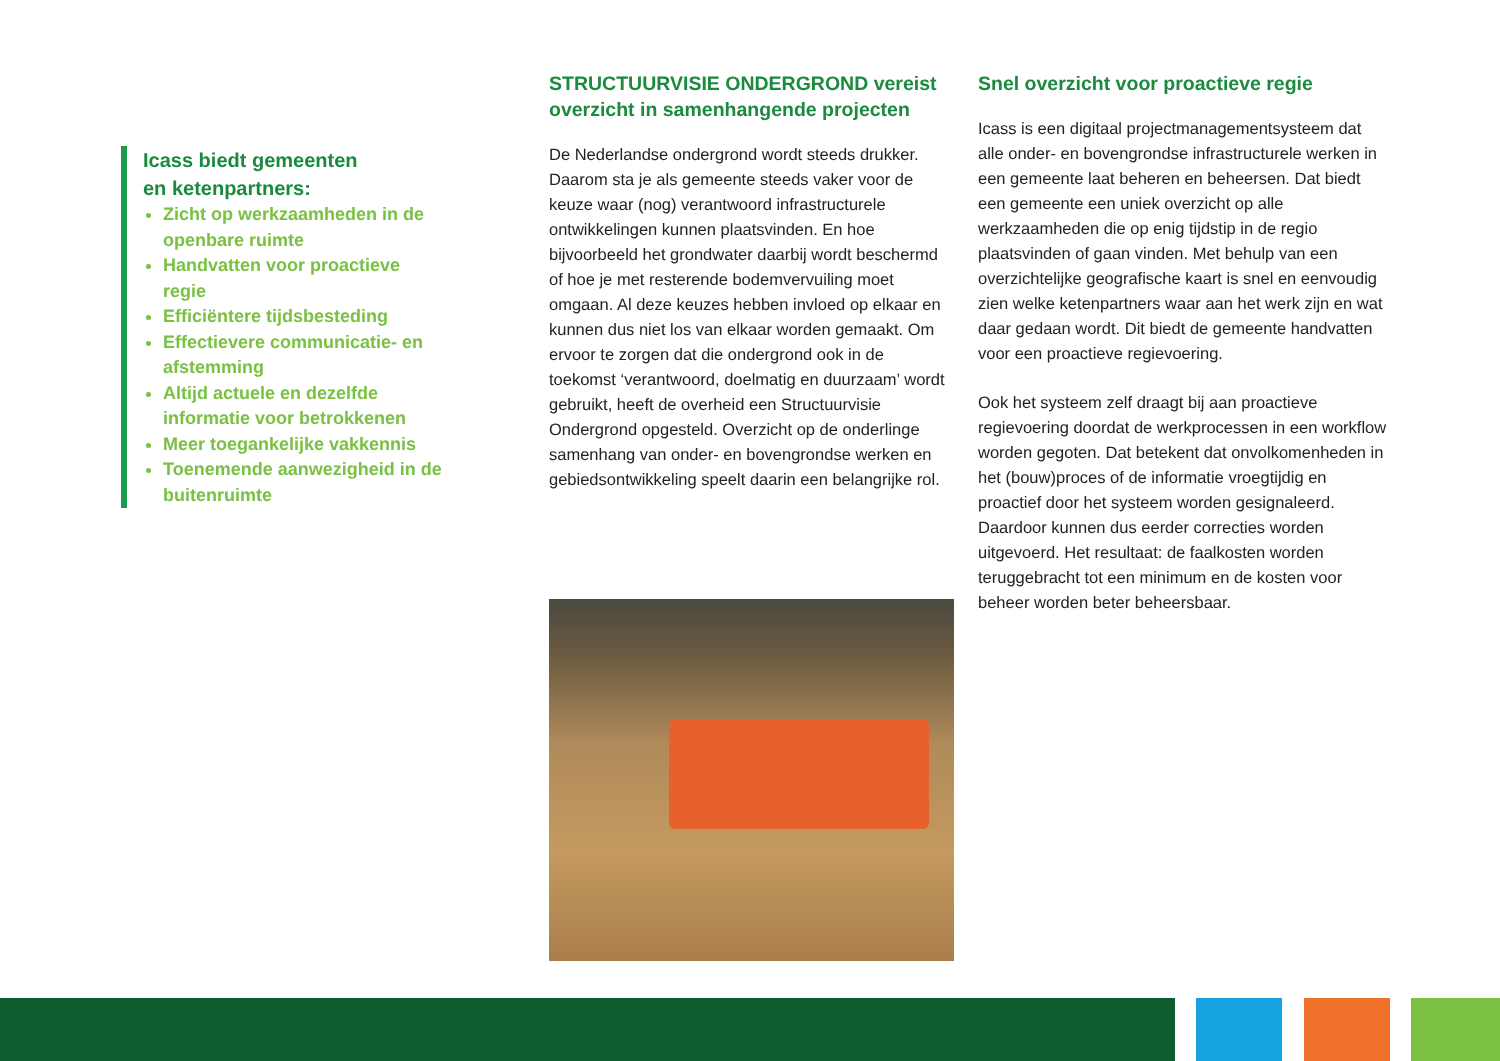Icass biedt gemeenten
en ketenpartners:
Zicht op werkzaamheden in de openbare ruimte
Handvatten voor proactieve regie
Efficiëntere tijdsbesteding
Effectievere communicatie- en afstemming
Altijd actuele en dezelfde informatie voor betrokkenen
Meer toegankelijke vakkennis
Toenemende aanwezigheid in de buitenruimte
STRUCTUURVISIE ONDERGROND vereist overzicht in samenhangende projecten
De Nederlandse ondergrond wordt steeds drukker. Daarom sta je als gemeente steeds vaker voor de keuze waar (nog) verantwoord infrastructurele ontwikkelingen kunnen plaatsvinden. En hoe bijvoorbeeld het grondwater daarbij wordt beschermd of hoe je met resterende bodemvervuiling moet omgaan. Al deze keuzes hebben invloed op elkaar en kunnen dus niet los van elkaar worden gemaakt. Om ervoor te zorgen dat die ondergrond ook in de toekomst ‘verantwoord, doelmatig en duurzaam’ wordt gebruikt, heeft de overheid een Structuurvisie Ondergrond opgesteld. Overzicht op de onderlinge samenhang van onder- en bovengrondse werken en gebiedsontwikkeling speelt daarin een belangrijke rol.
Snel overzicht voor proactieve regie
Icass is een digitaal projectmanagementsysteem dat alle onder- en bovengrondse infrastructurele werken in een gemeente laat beheren en beheersen. Dat biedt een gemeente een uniek overzicht op alle werkzaamheden die op enig tijdstip in de regio plaatsvinden of gaan vinden. Met behulp van een overzichtelijke geografische kaart is snel en eenvoudig zien welke ketenpartners waar aan het werk zijn en wat daar gedaan wordt. Dit biedt de gemeente handvatten voor een proactieve regievoering.
Ook het systeem zelf draagt bij aan proactieve regievoering doordat de werkprocessen in een workflow worden gegoten. Dat betekent dat onvolkomenheden in het (bouw)proces of de informatie vroegtijdig en proactief door het systeem worden gesignaleerd. Daardoor kunnen dus eerder correcties worden uitgevoerd. Het resultaat: de faalkosten worden teruggebracht tot een minimum en de kosten voor beheer worden beter beheersbaar.